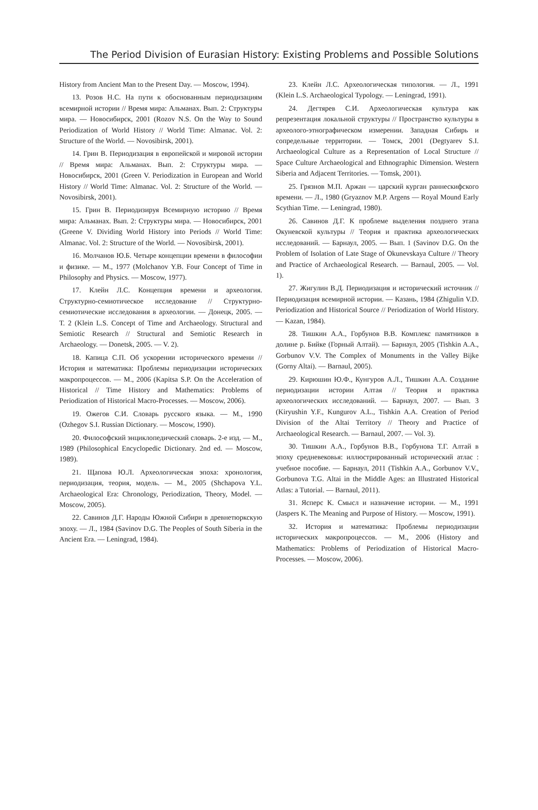The Period Division of Eurasian History: Existing Problems and Possible Solutions
History from Ancient Man to the Present Day. — Moscow, 1994).
13. Розов Н.С. На пути к обоснованным периодизациям всемирной истории // Время мира: Альманах. Вып. 2: Структуры мира. — Новосибирск, 2001 (Rozov N.S. On the Way to Sound Periodization of World History // World Time: Almanac. Vol. 2: Structure of the World. — Novosibirsk, 2001).
14. Грин В. Периодизация в европейской и мировой истории // Время мира: Альманах. Вып. 2: Структуры мира. — Новосибирск, 2001 (Green V. Periodization in European and World History // World Time: Almanac. Vol. 2: Structure of the World. — Novosibirsk, 2001).
15. Грин В. Периодизируя Всемирную историю // Время мира: Альманах. Вып. 2: Структуры мира. — Новосибирск, 2001 (Greene V. Dividing World History into Periods // World Time: Almanac. Vol. 2: Structure of the World. — Novosibirsk, 2001).
16. Молчанов Ю.Б. Четыре концепции времени в философии и физике. — М., 1977 (Molchanov Y.B. Four Concept of Time in Philosophy and Physics. — Moscow, 1977).
17. Клейн Л.С. Концепция времени и археология. Структурно-семиотическое исследование // Структурно-семиотические исследования в археологии. — Донецк, 2005. — Т. 2 (Klein L.S. Concept of Time and Archaeology. Structural and Semiotic Research // Structural and Semiotic Research in Archaeology. — Donetsk, 2005. — V. 2).
18. Капица С.П. Об ускорении исторического времени // История и математика: Проблемы периодизации исторических макропроцессов. — М., 2006 (Kapitsa S.P. On the Acceleration of Historical // Time History and Mathematics: Problems of Periodization of Historical Macro-Processes. — Moscow, 2006).
19. Ожегов С.И. Словарь русского языка. — М., 1990 (Ozhegov S.I. Russian Dictionary. — Moscow, 1990).
20. Философский энциклопедический словарь. 2-е изд. — М., 1989 (Philosophical Encyclopedic Dictionary. 2nd ed. — Moscow, 1989).
21. Щапова Ю.Л. Археологическая эпоха: хронология, периодизация, теория, модель. — М., 2005 (Shchapova Y.L. Archaeological Era: Chronology, Periodization, Theory, Model. — Moscow, 2005).
22. Савинов Д.Г. Народы Южной Сибири в древнетюркскую эпоху. — Л., 1984 (Savinov D.G. The Peoples of South Siberia in the Ancient Era. — Leningrad, 1984).
23. Клейн Л.С. Археологическая типология. — Л., 1991 (Klein L.S. Archaeological Typology. — Leningrad, 1991).
24. Дегтярев С.И. Археологическая культура как репрезентация локальной структуры // Пространство культуры в археолого-этнографическом измерении. Западная Сибирь и сопредельные территории. — Томск, 2001 (Degtyarev S.I. Archaeological Culture as a Representation of Local Structure // Space Culture Archaeological and Ethnographic Dimension. Western Siberia and Adjacent Territories. — Tomsk, 2001).
25. Грязнов М.П. Аржан — царский курган раннескифского времени. — Л., 1980 (Gryaznov M.P. Argens — Royal Mound Early Scythian Time. — Leningrad, 1980).
26. Савинов Д.Г. К проблеме выделения позднего этапа Окуневской культуры // Теория и практика археологических исследований. — Барнаул, 2005. — Вып. 1 (Savinov D.G. On the Problem of Isolation of Late Stage of Okunevskaya Culture // Theory and Practice of Archaeological Research. — Barnaul, 2005. — Vol. 1).
27. Жигулин В.Д. Периодизация и исторический источник // Периодизация всемирной истории. — Казань, 1984 (Zhigulin V.D. Periodization and Historical Source // Periodization of World History. — Kazan, 1984).
28. Тишкин А.А., Горбунов В.В. Комплекс памятников в долине р. Бийке (Горный Алтай). — Барнаул, 2005 (Tishkin A.A., Gorbunov V.V. The Complex of Monuments in the Valley Bijke (Gorny Altai). — Barnaul, 2005).
29. Кирюшин Ю.Ф., Кунгуров А.Л., Тишкин А.А. Создание периодизации истории Алтая // Теория и практика археологических исследований. — Барнаул, 2007. — Вып. 3 (Kiryushin Y.F., Kungurov A.L., Tishkin A.A. Creation of Period Division of the Altai Territory // Theory and Practice of Archaeological Research. — Barnaul, 2007. — Vol. 3).
30. Тишкин А.А., Горбунов В.В., Горбунова Т.Г. Алтай в эпоху средневековья: иллюстрированный исторический атлас : учебное пособие. — Барнаул, 2011 (Tishkin A.A., Gorbunov V.V., Gorbunova T.G. Altai in the Middle Ages: an Illustrated Historical Atlas: a Tutorial. — Barnaul, 2011).
31. Ясперс К. Смысл и назначение истории. — М., 1991 (Jaspers K. The Meaning and Purpose of History. — Moscow, 1991).
32. История и математика: Проблемы периодизации исторических макропроцессов. — М., 2006 (History and Mathematics: Problems of Periodization of Historical Macro-Processes. — Moscow, 2006).